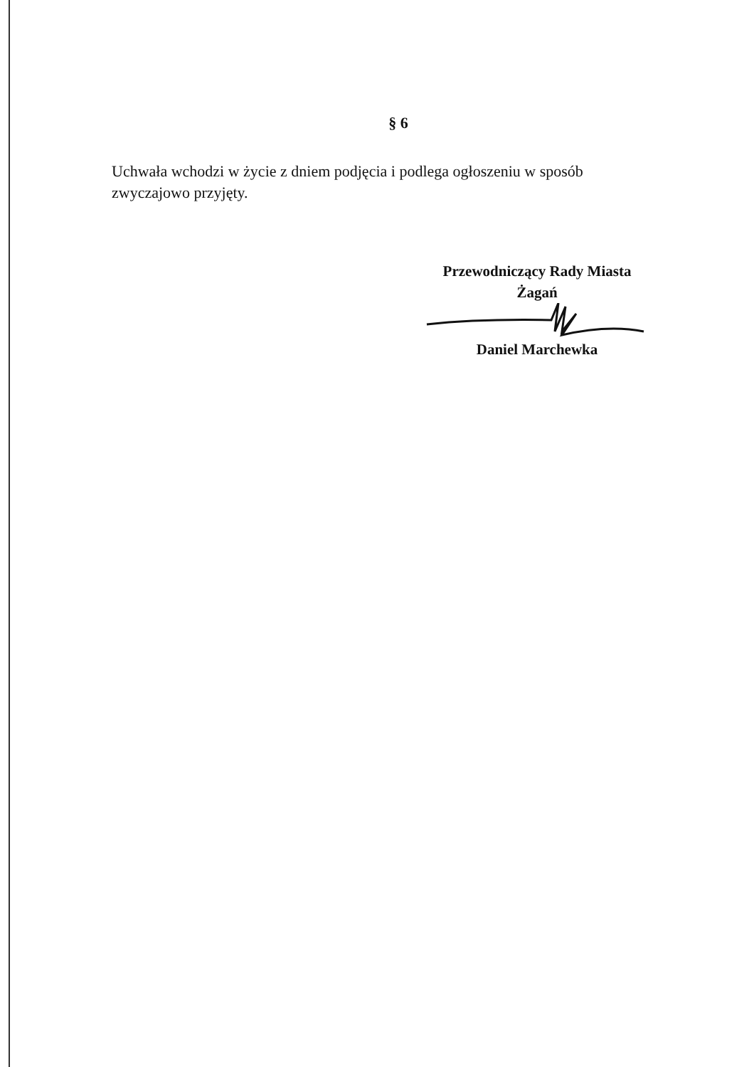§ 6
Uchwała wchodzi w życie z dniem podjęcia i podlega ogłoszeniu w sposób zwyczajowo przyjęty.
Przewodniczący Rady Miasta
Żagań
Daniel Marchewka